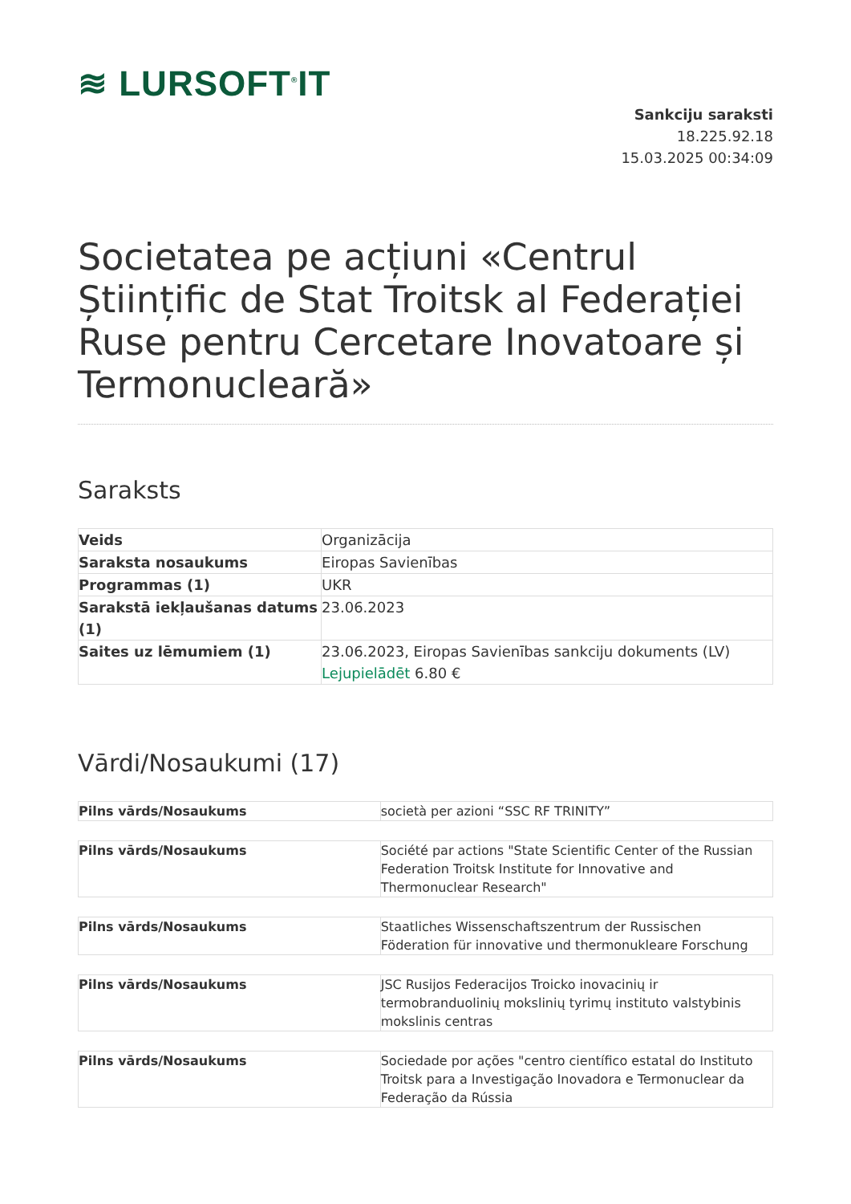≋ LURSOFT<sup>®</sup>IT
Sankciju saraksti
18.225.92.18
15.03.2025 00:34:09
Societatea pe acțiuni «Centrul Științific de Stat Troitsk al Federației Ruse pentru Cercetare Inovatoare și Termonucleară»
Saraksts
| Veids | Organizācija |
| Saraksta nosaukums | Eiropas Savienības |
| Programmas (1) | UKR |
| Sarakstā iekļaušanas datums (1) | 23.06.2023 |
| Saites uz lēmumiem (1) | 23.06.2023, Eiropas Savienības sankciju dokuments (LV) Lejupielādēt 6.80 € |
Vārdi/Nosaukumi (17)
| Pilns vārds/Nosaukums | società per azioni “SSC RF TRINITY” |
| Pilns vārds/Nosaukums | Société par actions "State Scientific Center of the Russian Federation Troitsk Institute for Innovative and Thermonuclear Research" |
| Pilns vārds/Nosaukums | Staatliches Wissenschaftszentrum der Russischen Föderation für innovative und thermonukleare Forschung |
| Pilns vārds/Nosaukums | JSC Rusijos Federacijos Troicko inovacinių ir termobranduolinių mokslinių tyrimų instituto valstybinis mokslinis centras |
| Pilns vārds/Nosaukums | Sociedade por ações "centro científico estatal do Instituto Troitsk para a Investigação Inovadora e Termonuclear da Federação da Rússia |